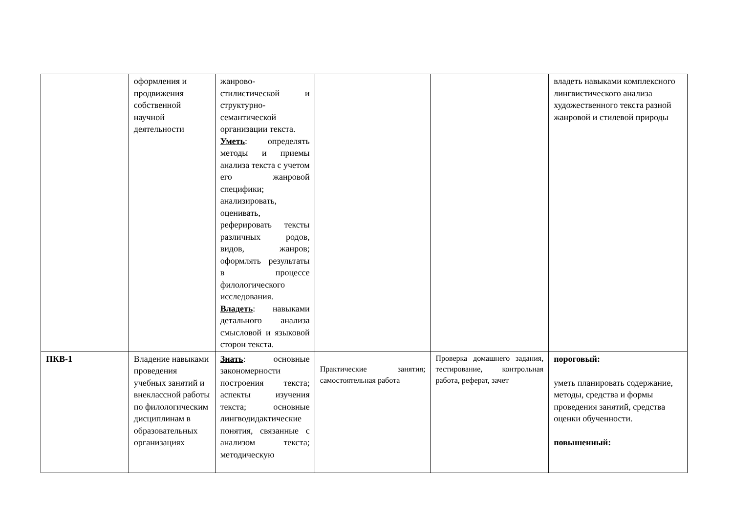| | оформления и продвижения собственной научной деятельности | жанрово-стилистической и структурно-семантической организации текста. Уметь : определять методы и приемы анализа текста с учетом его жанровой специфики; анализировать, оценивать, реферировать тексты различных родов, видов, жанров; оформлять результаты в процессе филологического исследования. Владеть : навыками детального анализа смысловой и языковой сторон текста. | | | владеть навыками комплексного лингвистического анализа художественного текста разной жанровой и стилевой природы |
| ПКВ-1 | Владение навыками проведения учебных занятий и внеклассной работы по филологическим дисциплинам в образовательных организациях | Знать : основные закономерности построения текста; аспекты изучения текста; основные лингводидактические понятия, связанные с анализом текста; методическую | Практические занятия; самостоятельная работа | Проверка домашнего задания, тестирование, контрольная работа, реферат, зачет | пороговый: уметь планировать содержание, методы, средства и формы проведения занятий, средства оценки обученности. повышенный: |